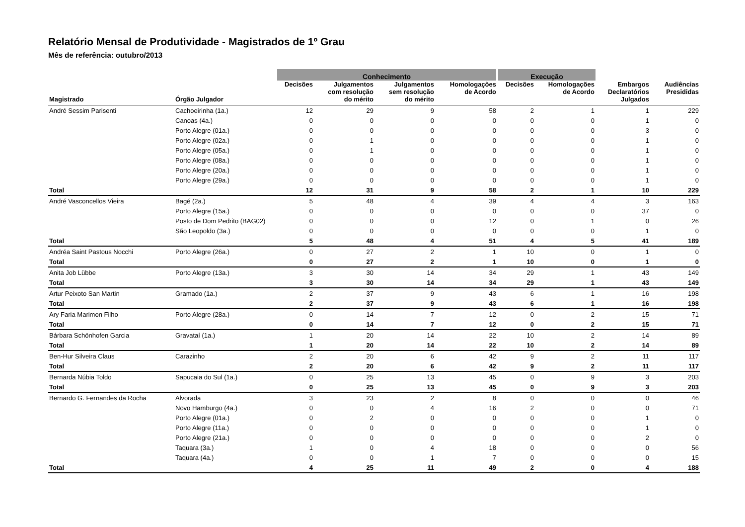Relatório Mensal de Produtividade - Magistrados de 1º Grau
Mês de referência: outubro/2013
| | | Conhecimento | | | | Execução | | | |
| --- | --- | --- | --- | --- | --- | --- | --- | --- | --- |
| Magistrado | Órgão Julgador | Decisões | Julgamentos com resolução do mérito | Julgamentos sem resolução do mérito | Homologações de Acordo | Decisões | Homologações de Acordo | Embargos Declaratórios Julgados | Audiências Presididas |
| André Sessim Parisenti | Cachoeirinha (1a.) | 12 | 29 | 9 | 58 | 2 | 1 | 1 | 229 |
| | Canoas (4a.) | 0 | 0 | 0 | 0 | 0 | 0 | 1 | 0 |
| | Porto Alegre (01a.) | 0 | 0 | 0 | 0 | 0 | 0 | 3 | 0 |
| | Porto Alegre (02a.) | 0 | 1 | 0 | 0 | 0 | 0 | 1 | 0 |
| | Porto Alegre (05a.) | 0 | 1 | 0 | 0 | 0 | 0 | 1 | 0 |
| | Porto Alegre (08a.) | 0 | 0 | 0 | 0 | 0 | 0 | 1 | 0 |
| | Porto Alegre (20a.) | 0 | 0 | 0 | 0 | 0 | 0 | 1 | 0 |
| | Porto Alegre (29a.) | 0 | 0 | 0 | 0 | 0 | 0 | 1 | 0 |
| Total | | 12 | 31 | 9 | 58 | 2 | 1 | 10 | 229 |
| André Vasconcellos Vieira | Bagé (2a.) | 5 | 48 | 4 | 39 | 4 | 4 | 3 | 163 |
| | Porto Alegre (15a.) | 0 | 0 | 0 | 0 | 0 | 0 | 37 | 0 |
| | Posto de Dom Pedrito (BAG02) | 0 | 0 | 0 | 12 | 0 | 1 | 0 | 26 |
| | São Leopoldo (3a.) | 0 | 0 | 0 | 0 | 0 | 0 | 1 | 0 |
| Total | | 5 | 48 | 4 | 51 | 4 | 5 | 41 | 189 |
| Andréa Saint Pastous Nocchi | Porto Alegre (26a.) | 0 | 27 | 2 | 1 | 10 | 0 | 1 | 0 |
| Total | | 0 | 27 | 2 | 1 | 10 | 0 | 1 | 0 |
| Anita Job Lübbe | Porto Alegre (13a.) | 3 | 30 | 14 | 34 | 29 | 1 | 43 | 149 |
| Total | | 3 | 30 | 14 | 34 | 29 | 1 | 43 | 149 |
| Artur Peixoto San Martin | Gramado (1a.) | 2 | 37 | 9 | 43 | 6 | 1 | 16 | 198 |
| Total | | 2 | 37 | 9 | 43 | 6 | 1 | 16 | 198 |
| Ary Faria Marimon Filho | Porto Alegre (28a.) | 0 | 14 | 7 | 12 | 0 | 2 | 15 | 71 |
| Total | | 0 | 14 | 7 | 12 | 0 | 2 | 15 | 71 |
| Bárbara Schönhofen Garcia | Gravataí (1a.) | 1 | 20 | 14 | 22 | 10 | 2 | 14 | 89 |
| Total | | 1 | 20 | 14 | 22 | 10 | 2 | 14 | 89 |
| Ben-Hur Silveira Claus | Carazinho | 2 | 20 | 6 | 42 | 9 | 2 | 11 | 117 |
| Total | | 2 | 20 | 6 | 42 | 9 | 2 | 11 | 117 |
| Bernarda Núbia Toldo | Sapucaia do Sul (1a.) | 0 | 25 | 13 | 45 | 0 | 9 | 3 | 203 |
| Total | | 0 | 25 | 13 | 45 | 0 | 9 | 3 | 203 |
| Bernardo G. Fernandes da Rocha | Alvorada | 3 | 23 | 2 | 8 | 0 | 0 | 0 | 46 |
| | Novo Hamburgo (4a.) | 0 | 0 | 4 | 16 | 2 | 0 | 0 | 71 |
| | Porto Alegre (01a.) | 0 | 2 | 0 | 0 | 0 | 0 | 1 | 0 |
| | Porto Alegre (11a.) | 0 | 0 | 0 | 0 | 0 | 0 | 1 | 0 |
| | Porto Alegre (21a.) | 0 | 0 | 0 | 0 | 0 | 0 | 2 | 0 |
| | Taquara (3a.) | 1 | 0 | 4 | 18 | 0 | 0 | 0 | 56 |
| | Taquara (4a.) | 0 | 0 | 1 | 7 | 0 | 0 | 0 | 15 |
| Total | | 4 | 25 | 11 | 49 | 2 | 0 | 4 | 188 |